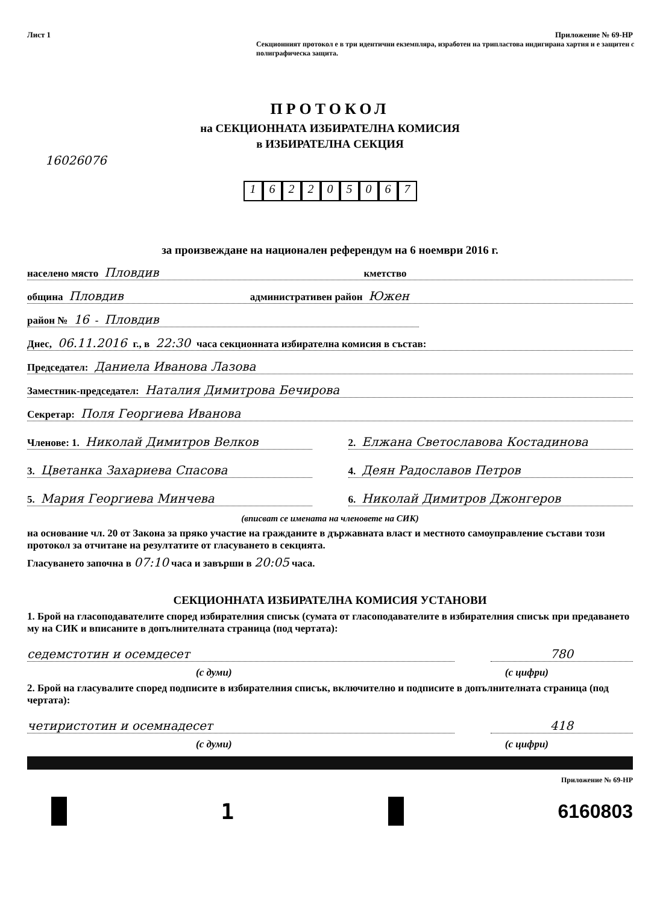Лист 1 Приложение № 69-НР
Секционният протокол е в три идентични екземпляра, изработен на трипластова индигирана хартия и е защитен с полиграфическа защита.
ПРОТОКОЛ
на СЕКЦИОННАТА ИЗБИРАТЕЛНА КОМИСИЯ
в ИЗБИРАТЕЛНА СЕКЦИЯ
16026076
162205067
за произвеждане на национален референдум на 6 ноември 2016 г.
населено място Пловдив кметство
община Пловдив административен район Южен
район № 16 - Пловдив
Днес, 06.11.2016 г., в 22:30 часа секционната избирателна комисия в състав:
Председател: Даниела Иванова Лазова
Заместник-председател: Наталия Димитрова Бечирова
Секретар: Поля Георгиева Иванова
Членове: 1. Николай Димитров Велков
2. Елжана Светославова Костадинова
3. Цветанка Захариева Спасова
4. Деян Радославов Петров
5. Мария Георгиева Минчева
6. Николай Димитров Джонгеров
(вписват се имената на членовете на СИК)
на основание чл. 20 от Закона за пряко участие на гражданите в държавната власт и местното самоуправление състави този протокол за отчитане на резултатите от гласуването в секцията.
Гласуването започна в 07:10 часа и завърши в 20:05 часа.
СЕКЦИОННАТА ИЗБИРАТЕЛНА КОМИСИЯ УСТАНОВИ
1. Брой на гласоподавателите според избирателния списък (сумата от гласоподавателите в избирателния списък при предаването му на СИК и вписаните в допълнителната страница (под чертата):
седемстотин и осемдесет 780
(с думи) (с цифри)
2. Брой на гласувалите според подписите в избирателния списък, включително и подписите в допълнителната страница (под чертата):
четиристотин и осемнадесет 418
(с думи) (с цифри)
Приложение № 69-НР
1 6160803